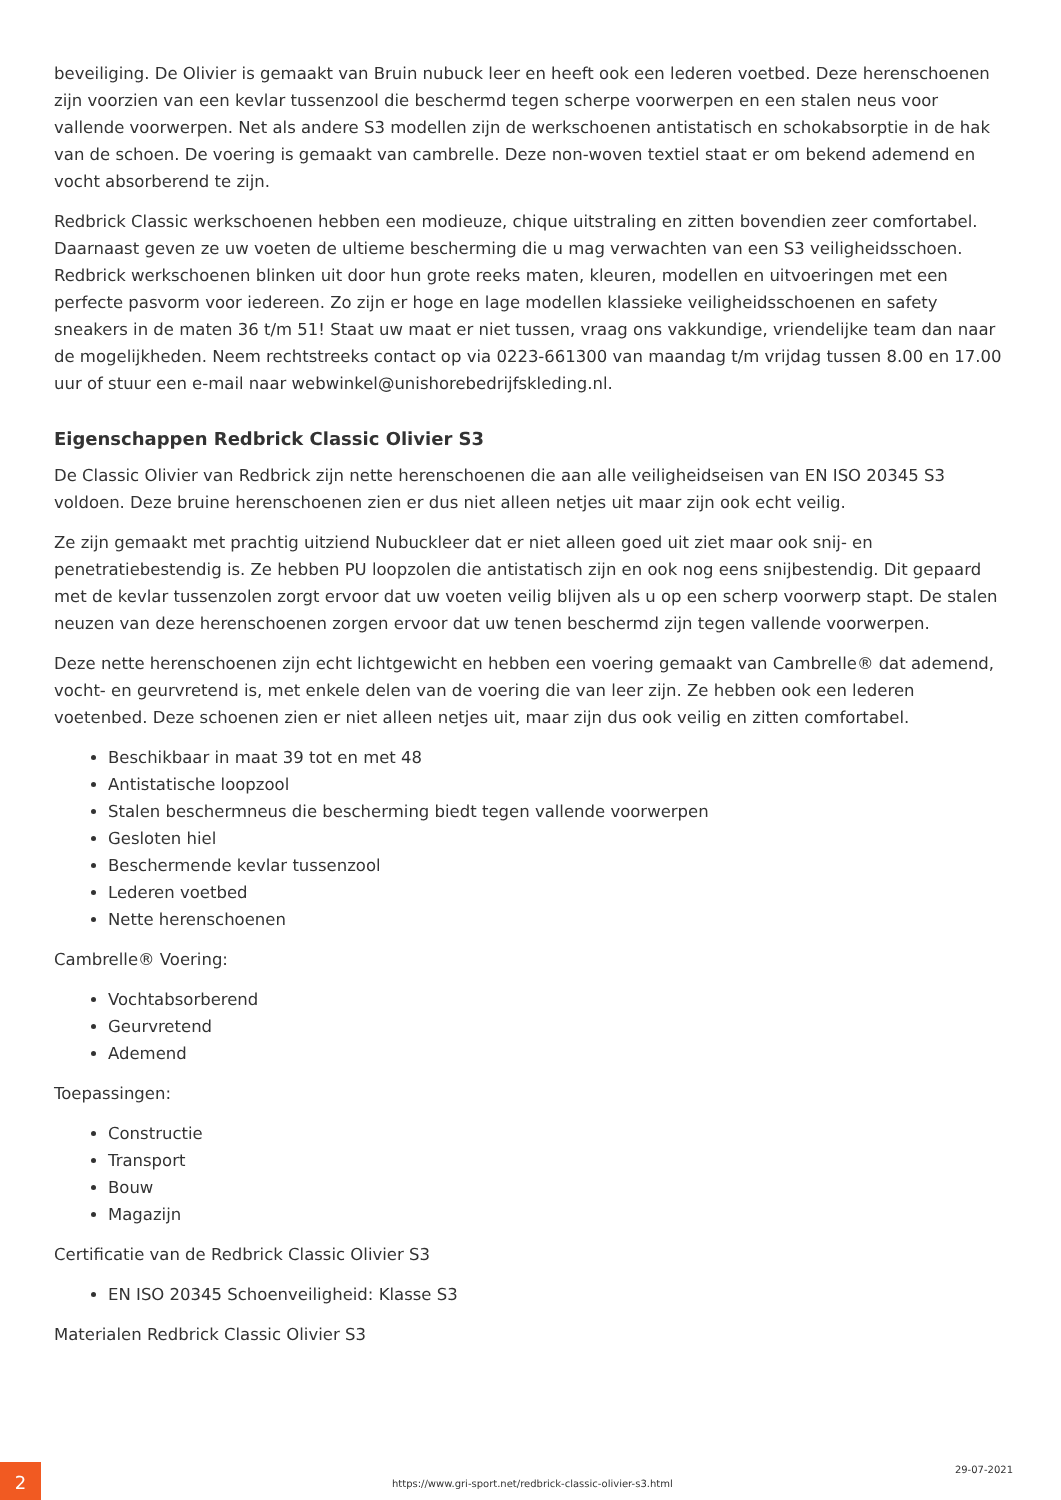beveiliging. De Olivier is gemaakt van Bruin nubuck leer en heeft ook een lederen voetbed. Deze herenschoenen zijn voorzien van een kevlar tussenzool die beschermd tegen scherpe voorwerpen en een stalen neus voor vallende voorwerpen. Net als andere S3 modellen zijn de werkschoenen antistatisch en schokabsorptie in de hak van de schoen. De voering is gemaakt van cambrelle. Deze non-woven textiel staat er om bekend ademend en vocht absorberend te zijn.
Redbrick Classic werkschoenen hebben een modieuze, chique uitstraling en zitten bovendien zeer comfortabel. Daarnaast geven ze uw voeten de ultieme bescherming die u mag verwachten van een S3 veiligheidsschoen. Redbrick werkschoenen blinken uit door hun grote reeks maten, kleuren, modellen en uitvoeringen met een perfecte pasvorm voor iedereen. Zo zijn er hoge en lage modellen klassieke veiligheidsschoenen en safety sneakers in de maten 36 t/m 51! Staat uw maat er niet tussen, vraag ons vakkundige, vriendelijke team dan naar de mogelijkheden. Neem rechtstreeks contact op via 0223-661300 van maandag t/m vrijdag tussen 8.00 en 17.00 uur of stuur een e-mail naar webwinkel@unishorebedrijfskleding.nl.
Eigenschappen Redbrick Classic Olivier S3
De Classic Olivier van Redbrick zijn nette herenschoenen die aan alle veiligheidseisen van EN ISO 20345 S3 voldoen. Deze bruine herenschoenen zien er dus niet alleen netjes uit maar zijn ook echt veilig.
Ze zijn gemaakt met prachtig uitziend Nubuckleer dat er niet alleen goed uit ziet maar ook snij- en penetratiebestendig is. Ze hebben PU loopzolen die antistatisch zijn en ook nog eens snijbestendig. Dit gepaard met de kevlar tussenzolen zorgt ervoor dat uw voeten veilig blijven als u op een scherp voorwerp stapt. De stalen neuzen van deze herenschoenen zorgen ervoor dat uw tenen beschermd zijn tegen vallende voorwerpen.
Deze nette herenschoenen zijn echt lichtgewicht en hebben een voering gemaakt van Cambrelle® dat ademend, vocht- en geurvretend is, met enkele delen van de voering die van leer zijn. Ze hebben ook een lederen voetenbed. Deze schoenen zien er niet alleen netjes uit, maar zijn dus ook veilig en zitten comfortabel.
Beschikbaar in maat 39 tot en met 48
Antistatische loopzool
Stalen beschermneus die bescherming biedt tegen vallende voorwerpen
Gesloten hiel
Beschermende kevlar tussenzool
Lederen voetbed
Nette herenschoenen
Cambrelle® Voering:
Vochtabsorberend
Geurvretend
Ademend
Toepassingen:
Constructie
Transport
Bouw
Magazijn
Certificatie van de Redbrick Classic Olivier S3
EN ISO 20345 Schoenveiligheid: Klasse S3
Materialen Redbrick Classic Olivier S3
2
https://www.gri-sport.net/redbrick-classic-olivier-s3.html
29-07-2021